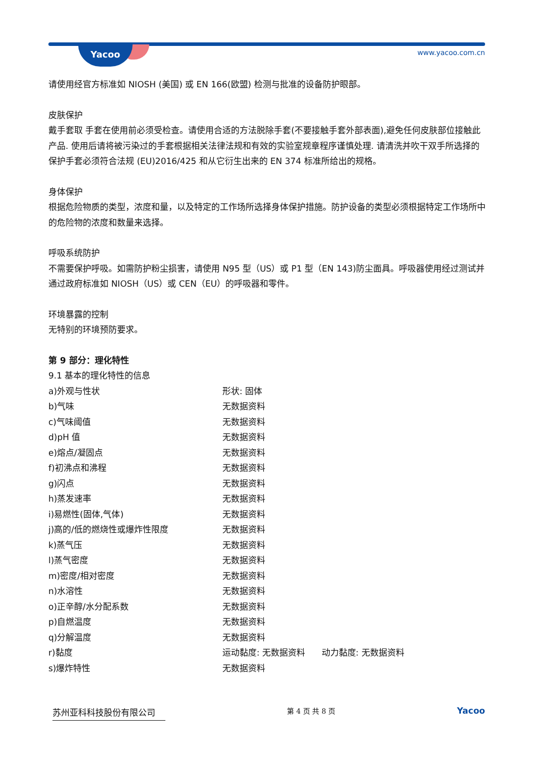Yacoo www.yacoo.com.cn
请使用经官方标准如 NIOSH (美国) 或 EN 166(欧盟) 检测与批准的设备防护眼部。
皮肤保护
戴手套取 手套在使用前必须受检查。请使用合适的方法脱除手套(不要接触手套外部表面),避免任何皮肤部位接触此产品. 使用后请将被污染过的手套根据相关法律法规和有效的实验室规章程序谨慎处理. 请清洗并吹干双手所选择的保护手套必须符合法规 (EU)2016/425 和从它衍生出来的 EN 374 标准所给出的规格。
身体保护
根据危险物质的类型，浓度和量，以及特定的工作场所选择身体保护措施。防护设备的类型必须根据特定工作场所中的危险物的浓度和数量来选择。
呼吸系统防护
不需要保护呼吸。如需防护粉尘损害，请使用 N95 型（US）或 P1 型（EN 143)防尘面具。呼吸器使用经过测试并通过政府标准如 NIOSH（US）或 CEN（EU）的呼吸器和零件。
环境暴露的控制
无特别的环境预防要求。
第 9 部分：理化特性
9.1 基本的理化特性的信息
| a)外观与性状 | 形状: 固体 |
| b)气味 | 无数据资料 |
| c)气味阈值 | 无数据资料 |
| d)pH 值 | 无数据资料 |
| e)熔点/凝固点 | 无数据资料 |
| f)初沸点和沸程 | 无数据资料 |
| g)闪点 | 无数据资料 |
| h)蒸发速率 | 无数据资料 |
| i)易燃性(固体,气体) | 无数据资料 |
| j)高的/低的燃烧性或爆炸性限度 | 无数据资料 |
| k)蒸气压 | 无数据资料 |
| l)蒸气密度 | 无数据资料 |
| m)密度/相对密度 | 无数据资料 |
| n)水溶性 | 无数据资料 |
| o)正辛醇/水分配系数 | 无数据资料 |
| p)自燃温度 | 无数据资料 |
| q)分解温度 | 无数据资料 |
| r)黏度 | 运动黏度: 无数据资料 动力黏度: 无数据资料 |
| s)爆炸特性 | 无数据资料 |
苏州亚科科技股份有限公司
第 4 页 共 8 页
Yacoo